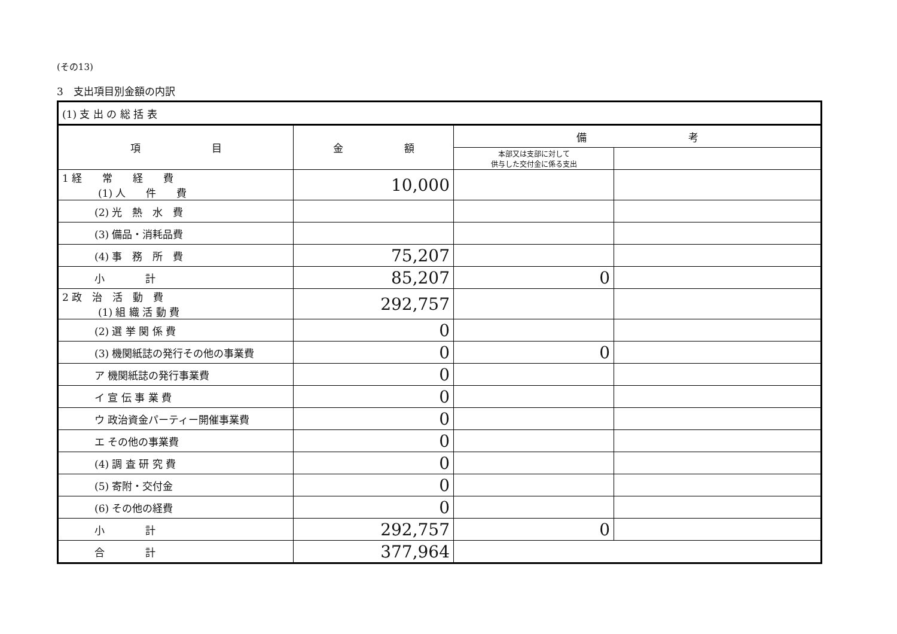(その13)
3　支出項目別金額の内訳
| (1) 支 出 の 総 括 表 | | | |
| 項 目 | 金 額 | 備 考 | |
| | | 本部又は支部に対して 供与した交付金に係る支出 | |
| 1 経 常 経 費 (1) 人 件 費 | 10,000 | | |
| (2) 光 熱 水 費 | | | |
| (3) 備品・消耗品費 | | | |
| (4) 事 務 所 費 | 75,207 | | |
| 小 計 | 85,207 | 0 | |
| 2 政 治 活 動 費 (1) 組 織 活 動 費 | 292,757 | | |
| (2) 選 挙 関 係 費 | 0 | | |
| (3) 機関紙誌の発行その他の事業費 | 0 | 0 | |
| ア 機関紙誌の発行事業費 | 0 | | |
| イ 宣 伝 事 業 費 | 0 | | |
| ウ 政治資金パーティー開催事業費 | 0 | | |
| エ その他の事業費 | 0 | | |
| (4) 調 査 研 究 費 | 0 | | |
| (5) 寄附・交付金 | 0 | | |
| (6) その他の経費 | 0 | | |
| 小 計 | 292,757 | 0 | |
| 合 計 | 377,964 | | |